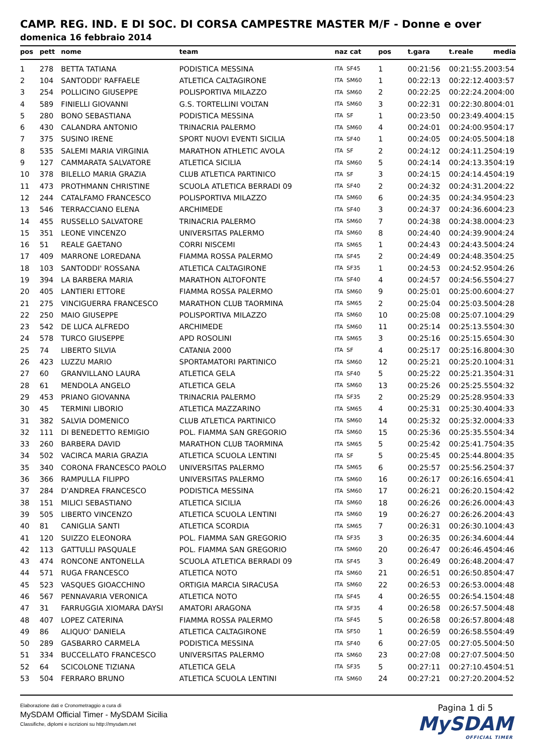CAMP. REG. IND. E DI SOC. DI CORSA CAMPESTRE MASTER M/F - Donne e over
domenica 16 febbraio 2014
| pos | pett | nome | team | naz cat | pos | t.gara | t.reale | media |
| --- | --- | --- | --- | --- | --- | --- | --- | --- |
| 1 | 278 | BETTA TATIANA | PODISTICA MESSINA | ITA SF45 | 1 | 00:21:56 | 00:21:55.20 | 03:54 |
| 2 | 104 | SANTODDI' RAFFAELE | ATLETICA CALTAGIRONE | ITA SM60 | 1 | 00:22:13 | 00:22:12.40 | 03:57 |
| 3 | 254 | POLLICINO GIUSEPPE | POLISPORTIVA MILAZZO | ITA SM60 | 2 | 00:22:25 | 00:22:24.20 | 04:00 |
| 4 | 589 | FINIELLI GIOVANNI | G.S. TORTELLINI VOLTAN | ITA SM60 | 3 | 00:22:31 | 00:22:30.80 | 04:01 |
| 5 | 280 | BONO SEBASTIANA | PODISTICA MESSINA | ITA SF | 1 | 00:23:50 | 00:23:49.40 | 04:15 |
| 6 | 430 | CALANDRA ANTONIO | TRINACRIA PALERMO | ITA SM60 | 4 | 00:24:01 | 00:24:00.95 | 04:17 |
| 7 | 375 | SUSINO IRENE | SPORT NUOVI EVENTI SICILIA | ITA SF40 | 1 | 00:24:05 | 00:24:05.50 | 04:18 |
| 8 | 535 | SALEMI MARIA VIRGINIA | MARATHON ATHLETIC AVOLA | ITA SF | 2 | 00:24:12 | 00:24:11.25 | 04:19 |
| 9 | 127 | CAMMARATA SALVATORE | ATLETICA SICILIA | ITA SM60 | 5 | 00:24:14 | 00:24:13.35 | 04:19 |
| 10 | 378 | BILELLO MARIA GRAZIA | CLUB ATLETICA PARTINICO | ITA SF | 3 | 00:24:15 | 00:24:14.45 | 04:19 |
| 11 | 473 | PROTHMANN CHRISTINE | SCUOLA ATLETICA BERRADI 09 | ITA SF40 | 2 | 00:24:32 | 00:24:31.20 | 04:22 |
| 12 | 244 | CATALFAMO FRANCESCO | POLISPORTIVA MILAZZO | ITA SM60 | 6 | 00:24:35 | 00:24:34.95 | 04:23 |
| 13 | 546 | TERRACCIANO ELENA | ARCHIMEDE | ITA SF40 | 3 | 00:24:37 | 00:24:36.60 | 04:23 |
| 14 | 455 | RUSSELLO SALVATORE | TRINACRIA PALERMO | ITA SM60 | 7 | 00:24:38 | 00:24:38.00 | 04:23 |
| 15 | 351 | LEONE VINCENZO | UNIVERSITAS PALERMO | ITA SM60 | 8 | 00:24:40 | 00:24:39.90 | 04:24 |
| 16 | 51 | REALE GAETANO | CORRI NISCEMI | ITA SM65 | 1 | 00:24:43 | 00:24:43.50 | 04:24 |
| 17 | 409 | MARRONE LOREDANA | FIAMMA ROSSA PALERMO | ITA SF45 | 2 | 00:24:49 | 00:24:48.35 | 04:25 |
| 18 | 103 | SANTODDI' ROSSANA | ATLETICA CALTAGIRONE | ITA SF35 | 1 | 00:24:53 | 00:24:52.95 | 04:26 |
| 19 | 394 | LA BARBERA MARIA | MARATHON ALTOFONTE | ITA SF40 | 4 | 00:24:57 | 00:24:56.55 | 04:27 |
| 20 | 405 | LANTIERI ETTORE | FIAMMA ROSSA PALERMO | ITA SM60 | 9 | 00:25:01 | 00:25:00.60 | 04:27 |
| 21 | 275 | VINCIGUERRA FRANCESCO | MARATHON CLUB TAORMINA | ITA SM65 | 2 | 00:25:04 | 00:25:03.50 | 04:28 |
| 22 | 250 | MAIO GIUSEPPE | POLISPORTIVA MILAZZO | ITA SM60 | 10 | 00:25:08 | 00:25:07.10 | 04:29 |
| 23 | 542 | DE LUCA ALFREDO | ARCHIMEDE | ITA SM60 | 11 | 00:25:14 | 00:25:13.55 | 04:30 |
| 24 | 578 | TURCO GIUSEPPE | APD ROSOLINI | ITA SM65 | 3 | 00:25:16 | 00:25:15.65 | 04:30 |
| 25 | 74 | LIBERTO SILVIA | CATANIA 2000 | ITA SF | 4 | 00:25:17 | 00:25:16.80 | 04:30 |
| 26 | 423 | LUZZU MARIO | SPORTAMATORI PARTINICO | ITA SM60 | 12 | 00:25:21 | 00:25:20.10 | 04:31 |
| 27 | 60 | GRANVILLANO LAURA | ATLETICA GELA | ITA SF40 | 5 | 00:25:22 | 00:25:21.35 | 04:31 |
| 28 | 61 | MENDOLA ANGELO | ATLETICA GELA | ITA SM60 | 13 | 00:25:26 | 00:25:25.55 | 04:32 |
| 29 | 453 | PRIANO GIOVANNA | TRINACRIA PALERMO | ITA SF35 | 2 | 00:25:29 | 00:25:28.95 | 04:33 |
| 30 | 45 | TERMINI LIBORIO | ATLETICA MAZZARINO | ITA SM65 | 4 | 00:25:31 | 00:25:30.40 | 04:33 |
| 31 | 382 | SALVIA DOMENICO | CLUB ATLETICA PARTINICO | ITA SM60 | 14 | 00:25:32 | 00:25:32.00 | 04:33 |
| 32 | 111 | DI BENEDETTO REMIGIO | POL. FIAMMA SAN GREGORIO | ITA SM60 | 15 | 00:25:36 | 00:25:35.55 | 04:34 |
| 33 | 260 | BARBERA DAVID | MARATHON CLUB TAORMINA | ITA SM65 | 5 | 00:25:42 | 00:25:41.75 | 04:35 |
| 34 | 502 | VACIRCA MARIA GRAZIA | ATLETICA SCUOLA LENTINI | ITA SF | 5 | 00:25:45 | 00:25:44.80 | 04:35 |
| 35 | 340 | CORONA FRANCESCO PAOLO | UNIVERSITAS PALERMO | ITA SM65 | 6 | 00:25:57 | 00:25:56.25 | 04:37 |
| 36 | 366 | RAMPULLA FILIPPO | UNIVERSITAS PALERMO | ITA SM60 | 16 | 00:26:17 | 00:26:16.65 | 04:41 |
| 37 | 284 | D'ANDREA FRANCESCO | PODISTICA MESSINA | ITA SM60 | 17 | 00:26:21 | 00:26:20.15 | 04:42 |
| 38 | 151 | MILICI SEBASTIANO | ATLETICA SICILIA | ITA SM60 | 18 | 00:26:26 | 00:26:26.00 | 04:43 |
| 39 | 505 | LIBERTO VINCENZO | ATLETICA SCUOLA LENTINI | ITA SM60 | 19 | 00:26:27 | 00:26:26.20 | 04:43 |
| 40 | 81 | CANIGLIA SANTI | ATLETICA SCORDIA | ITA SM65 | 7 | 00:26:31 | 00:26:30.10 | 04:43 |
| 41 | 120 | SUIZZO ELEONORA | POL. FIAMMA SAN GREGORIO | ITA SF35 | 3 | 00:26:35 | 00:26:34.60 | 04:44 |
| 42 | 113 | GATTULLI PASQUALE | POL. FIAMMA SAN GREGORIO | ITA SM60 | 20 | 00:26:47 | 00:26:46.45 | 04:46 |
| 43 | 474 | RONCONE ANTONELLA | SCUOLA ATLETICA BERRADI 09 | ITA SF45 | 3 | 00:26:49 | 00:26:48.20 | 04:47 |
| 44 | 571 | RUGA FRANCESCO | ATLETICA NOTO | ITA SM60 | 21 | 00:26:51 | 00:26:50.85 | 04:47 |
| 45 | 523 | VASQUES GIOACCHINO | ORTIGIA MARCIA SIRACUSA | ITA SM60 | 22 | 00:26:53 | 00:26:53.00 | 04:48 |
| 46 | 567 | PENNAVARIA VERONICA | ATLETICA NOTO | ITA SF45 | 4 | 00:26:55 | 00:26:54.15 | 04:48 |
| 47 | 31 | FARRUGGIA XIOMARA DAYSI | AMATORI ARAGONA | ITA SF35 | 4 | 00:26:58 | 00:26:57.50 | 04:48 |
| 48 | 407 | LOPEZ CATERINA | FIAMMA ROSSA PALERMO | ITA SF45 | 5 | 00:26:58 | 00:26:57.80 | 04:48 |
| 49 | 86 | ALIQUO' DANIELA | ATLETICA CALTAGIRONE | ITA SF50 | 1 | 00:26:59 | 00:26:58.55 | 04:49 |
| 50 | 289 | GASBARRO CARMELA | PODISTICA MESSINA | ITA SF40 | 6 | 00:27:05 | 00:27:05.50 | 04:50 |
| 51 | 334 | BUCCELLATO FRANCESCO | UNIVERSITAS PALERMO | ITA SM60 | 23 | 00:27:08 | 00:27:07.50 | 04:50 |
| 52 | 64 | SCICOLONE TIZIANA | ATLETICA GELA | ITA SF35 | 5 | 00:27:11 | 00:27:10.45 | 04:51 |
| 53 | 504 | FERRARO BRUNO | ATLETICA SCUOLA LENTINI | ITA SM60 | 24 | 00:27:21 | 00:27:20.20 | 04:52 |
Elaborazione dati e Cronometraggio a cura di
MySDAM Official Timer - MySDAM Sicilia
Classifiche, diplomi e iscrizioni su http://mysdam.net
Pagina 1 di 5
MySDAM
OFFICIAL TIMER